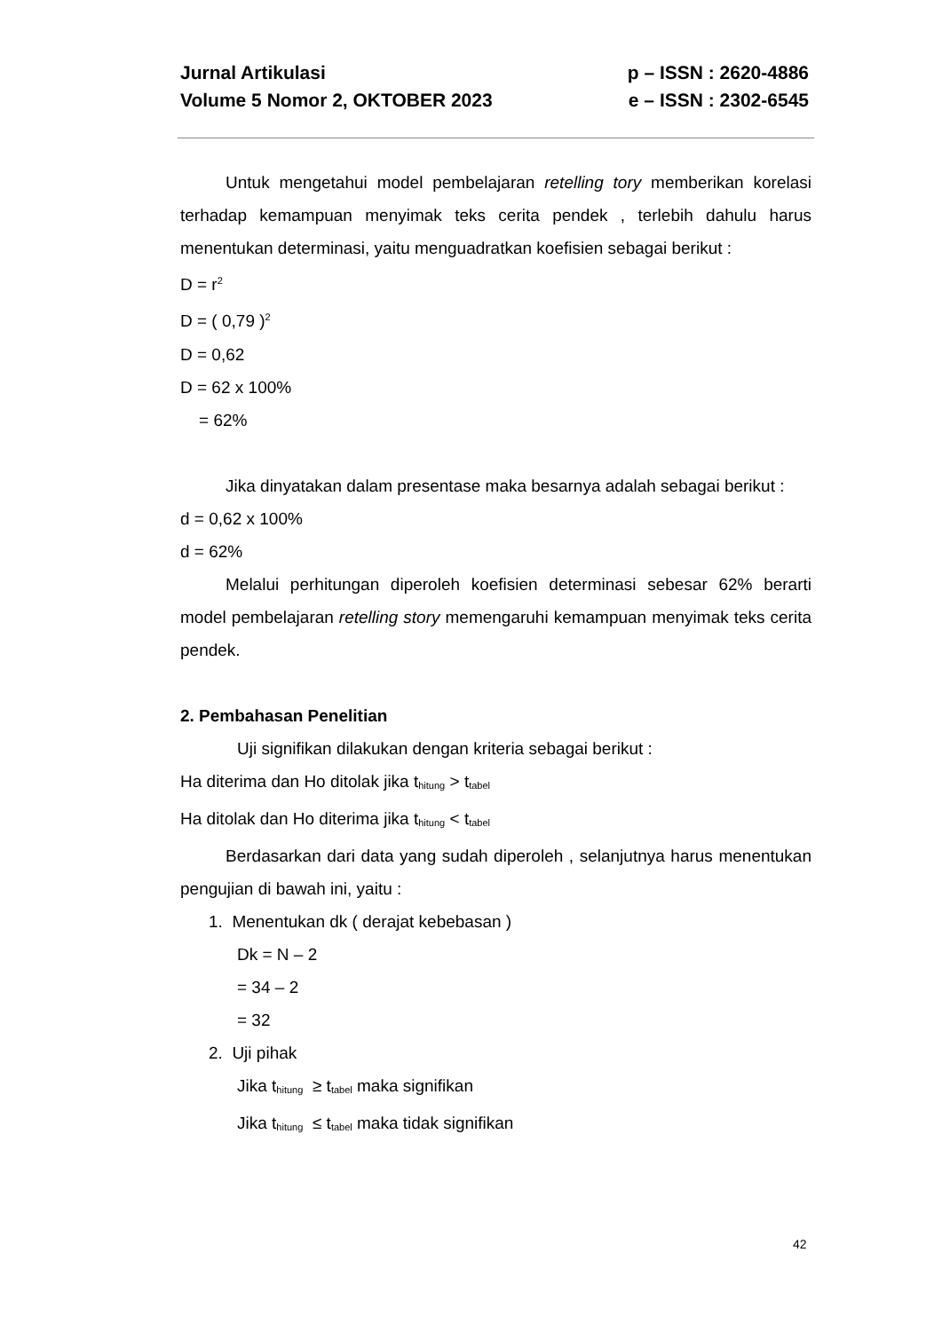Jurnal Artikulasi p – ISSN : 2620-4886
Volume 5 Nomor 2, OKTOBER 2023 e – ISSN : 2302-6545
Untuk mengetahui model pembelajaran retelling tory memberikan korelasi terhadap kemampuan menyimak teks cerita pendek , terlebih dahulu harus menentukan determinasi, yaitu menguadratkan koefisien sebagai berikut :
D = r<sup>2</sup>
D = ( 0,79 )<sup>2</sup>
D = 0,62
D = 62 x 100%
= 62%
Jika dinyatakan dalam presentase maka besarnya adalah sebagai berikut :
d = 0,62 x 100%
d = 62%
Melalui perhitungan diperoleh koefisien determinasi sebesar 62% berarti model pembelajaran retelling story memengaruhi kemampuan menyimak teks cerita pendek.
2. Pembahasan Penelitian
Uji signifikan dilakukan dengan kriteria sebagai berikut :
Ha diterima dan Ho ditolak jika t<sub>hitung</sub> > t<sub>tabel</sub>
Ha ditolak dan Ho diterima jika t<sub>hitung</sub> < t<sub>tabel</sub>
Berdasarkan dari data yang sudah diperoleh , selanjutnya harus menentukan pengujian di bawah ini, yaitu :
1. Menentukan dk ( derajat kebebasan )
Dk = N – 2
= 34 – 2
= 32
2. Uji pihak
Jika t<sub>hitung</sub> ≥ t<sub>tabel</sub> maka signifikan
Jika t<sub>hitung</sub> ≤ t<sub>tabel</sub> maka tidak signifikan
42